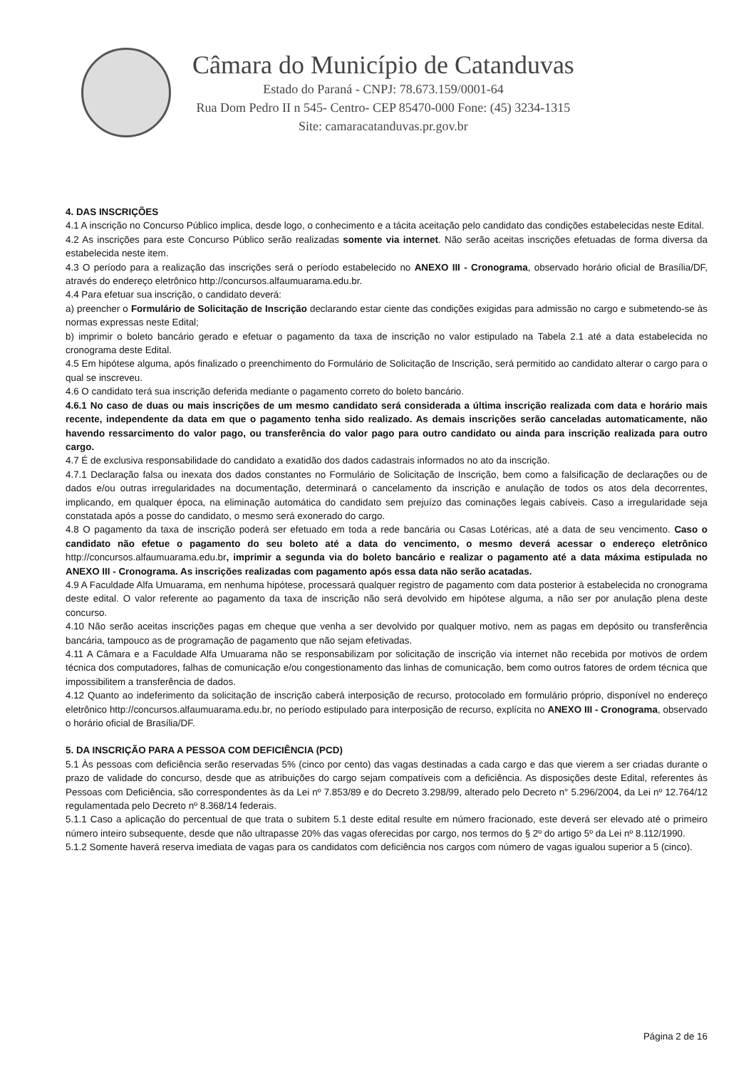Câmara do Município de Catanduvas
Estado do Paraná - CNPJ: 78.673.159/0001-64
Rua Dom Pedro II n 545- Centro- CEP 85470-000 Fone: (45) 3234-1315
Site: camaracatanduvas.pr.gov.br
4. DAS INSCRIÇÕES
4.1 A inscrição no Concurso Público implica, desde logo, o conhecimento e a tácita aceitação pelo candidato das condições estabelecidas neste Edital.
4.2 As inscrições para este Concurso Público serão realizadas somente via internet. Não serão aceitas inscrições efetuadas de forma diversa da estabelecida neste item.
4.3 O período para a realização das inscrições será o período estabelecido no ANEXO III - Cronograma, observado horário oficial de Brasília/DF, através do endereço eletrônico http://concursos.alfaumuarama.edu.br.
4.4 Para efetuar sua inscrição, o candidato deverá:
a) preencher o Formulário de Solicitação de Inscrição declarando estar ciente das condições exigidas para admissão no cargo e submetendo-se às normas expressas neste Edital;
b) imprimir o boleto bancário gerado e efetuar o pagamento da taxa de inscrição no valor estipulado na Tabela 2.1 até a data estabelecida no cronograma deste Edital.
4.5 Em hipótese alguma, após finalizado o preenchimento do Formulário de Solicitação de Inscrição, será permitido ao candidato alterar o cargo para o qual se inscreveu.
4.6 O candidato terá sua inscrição deferida mediante o pagamento correto do boleto bancário.
4.6.1 No caso de duas ou mais inscrições de um mesmo candidato será considerada a última inscrição realizada com data e horário mais recente, independente da data em que o pagamento tenha sido realizado. As demais inscrições serão canceladas automaticamente, não havendo ressarcimento do valor pago, ou transferência do valor pago para outro candidato ou ainda para inscrição realizada para outro cargo.
4.7 É de exclusiva responsabilidade do candidato a exatidão dos dados cadastrais informados no ato da inscrição.
4.7.1 Declaração falsa ou inexata dos dados constantes no Formulário de Solicitação de Inscrição, bem como a falsificação de declarações ou de dados e/ou outras irregularidades na documentação, determinará o cancelamento da inscrição e anulação de todos os atos dela decorrentes, implicando, em qualquer época, na eliminação automática do candidato sem prejuízo das cominações legais cabíveis. Caso a irregularidade seja constatada após a posse do candidato, o mesmo será exonerado do cargo.
4.8 O pagamento da taxa de inscrição poderá ser efetuado em toda a rede bancária ou Casas Lotéricas, até a data de seu vencimento. Caso o candidato não efetue o pagamento do seu boleto até a data do vencimento, o mesmo deverá acessar o endereço eletrônico http://concursos.alfaumuarama.edu.br, imprimir a segunda via do boleto bancário e realizar o pagamento até a data máxima estipulada no ANEXO III - Cronograma. As inscrições realizadas com pagamento após essa data não serão acatadas.
4.9 A Faculdade Alfa Umuarama, em nenhuma hipótese, processará qualquer registro de pagamento com data posterior à estabelecida no cronograma deste edital. O valor referente ao pagamento da taxa de inscrição não será devolvido em hipótese alguma, a não ser por anulação plena deste concurso.
4.10 Não serão aceitas inscrições pagas em cheque que venha a ser devolvido por qualquer motivo, nem as pagas em depósito ou transferência bancária, tampouco as de programação de pagamento que não sejam efetivadas.
4.11 A Câmara e a Faculdade Alfa Umuarama não se responsabilizam por solicitação de inscrição via internet não recebida por motivos de ordem técnica dos computadores, falhas de comunicação e/ou congestionamento das linhas de comunicação, bem como outros fatores de ordem técnica que impossibilitem a transferência de dados.
4.12 Quanto ao indeferimento da solicitação de inscrição caberá interposição de recurso, protocolado em formulário próprio, disponível no endereço eletrônico http://concursos.alfaumuarama.edu.br, no período estipulado para interposição de recurso, explícita no ANEXO III - Cronograma, observado o horário oficial de Brasília/DF.
5. DA INSCRIÇÃO PARA A PESSOA COM DEFICIÊNCIA (PCD)
5.1 Às pessoas com deficiência serão reservadas 5% (cinco por cento) das vagas destinadas a cada cargo e das que vierem a ser criadas durante o prazo de validade do concurso, desde que as atribuições do cargo sejam compatíveis com a deficiência. As disposições deste Edital, referentes às Pessoas com Deficiência, são correspondentes às da Lei nº 7.853/89 e do Decreto 3.298/99, alterado pelo Decreto n° 5.296/2004, da Lei nº 12.764/12 regulamentada pelo Decreto nº 8.368/14 federais.
5.1.1 Caso a aplicação do percentual de que trata o subitem 5.1 deste edital resulte em número fracionado, este deverá ser elevado até o primeiro número inteiro subsequente, desde que não ultrapasse 20% das vagas oferecidas por cargo, nos termos do § 2º do artigo 5º da Lei nº 8.112/1990.
5.1.2 Somente haverá reserva imediata de vagas para os candidatos com deficiência nos cargos com número de vagas igualou superior a 5 (cinco).
Página 2 de 16